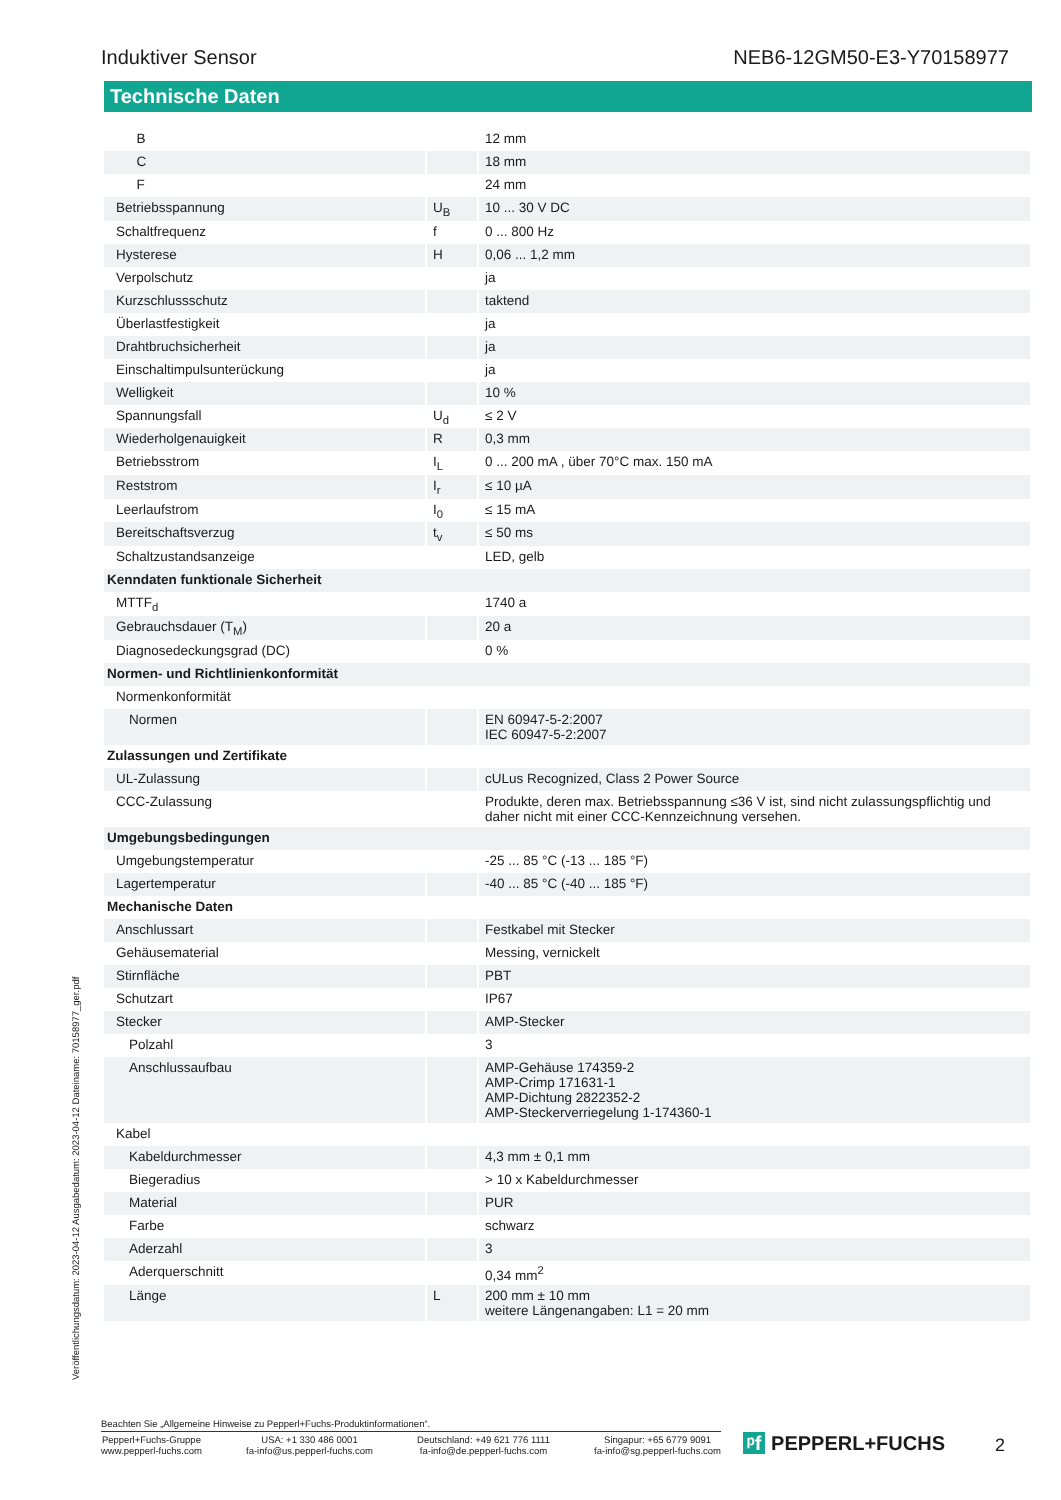Induktiver Sensor NEB6-12GM50-E3-Y70158977
Technische Daten
| B | | 12 mm |
| C | | 18 mm |
| F | | 24 mm |
| Betriebsspannung | U<sub>B</sub> | 10 ... 30 V DC |
| Schaltfrequenz | f | 0 ... 800 Hz |
| Hysterese | H | 0,06 ... 1,2 mm |
| Verpolschutz | | ja |
| Kurzschlussschutz | | taktend |
| Überlastfestigkeit | | ja |
| Drahtbruchsicherheit | | ja |
| Einschaltimpulsunterückung | | ja |
| Welligkeit | | 10 % |
| Spannungsfall | U<sub>d</sub> | ≤ 2 V |
| Wiederholgenauigkeit | R | 0,3 mm |
| Betriebsstrom | I<sub>L</sub> | 0 ... 200 mA , über 70°C max. 150 mA |
| Reststrom | I<sub>r</sub> | ≤ 10 µA |
| Leerlaufstrom | I<sub>0</sub> | ≤ 15 mA |
| Bereitschaftsverzug | t<sub>v</sub> | ≤ 50 ms |
| Schaltzustandsanzeige | | LED, gelb |
| Kenndaten funktionale Sicherheit | | |
| MTTF<sub>d</sub> | | 1740 a |
| Gebrauchsdauer (T<sub>M</sub>) | | 20 a |
| Diagnosedeckungsgrad (DC) | | 0 % |
| Normen- und Richtlinienkonformität | | |
| Normenkonformität | | |
| Normen | | EN 60947-5-2:2007 IEC 60947-5-2:2007 |
| Zulassungen und Zertifikate | | |
| UL-Zulassung | | cULus Recognized, Class 2 Power Source |
| CCC-Zulassung | | Produkte, deren max. Betriebsspannung ≤36 V ist, sind nicht zulassungspflichtig und daher nicht mit einer CCC-Kennzeichnung versehen. |
| Umgebungsbedingungen | | |
| Umgebungstemperatur | | -25 ... 85 °C (-13 ... 185 °F) |
| Lagertemperatur | | -40 ... 85 °C (-40 ... 185 °F) |
| Mechanische Daten | | |
| Anschlussart | | Festkabel mit Stecker |
| Gehäusematerial | | Messing, vernickelt |
| Stirnfläche | | PBT |
| Schutzart | | IP67 |
| Stecker | | AMP-Stecker |
| Polzahl | | 3 |
| Anschlussaufbau | | AMP-Gehäuse 174359-2 AMP-Crimp 171631-1 AMP-Dichtung 2822352-2 AMP-Steckerverriegelung 1-174360-1 |
| Kabel | | |
| Kabeldurchmesser | | 4,3 mm ± 0,1 mm |
| Biegeradius | | > 10 x Kabeldurchmesser |
| Material | | PUR |
| Farbe | | schwarz |
| Aderzahl | | 3 |
| Aderquerschnitt | | 0,34 mm<sup>2</sup> |
| Länge | L | 200 mm ± 10 mm weitere Längenangaben: L1 = 20 mm |
Veröffentlichungsdatum: 2023-04-12 Ausgabedatum: 2023-04-12 Dateiname: 70158977_ger.pdf
Beachten Sie „Allgemeine Hinweise zu Pepperl+Fuchs-Produktinformationen“.
Pepperl+Fuchs-Gruppe
www.pepperl-fuchs.com USA: +1 330 486 0001
fa-info@us.pepperl-fuchs.com Deutschland: +49 621 776 1111
fa-info@de.pepperl-fuchs.com Singapur: +65 6779 9091
fa-info@sg.pepperl-fuchs.com
ᵖf PEPPERL+FUCHS 2